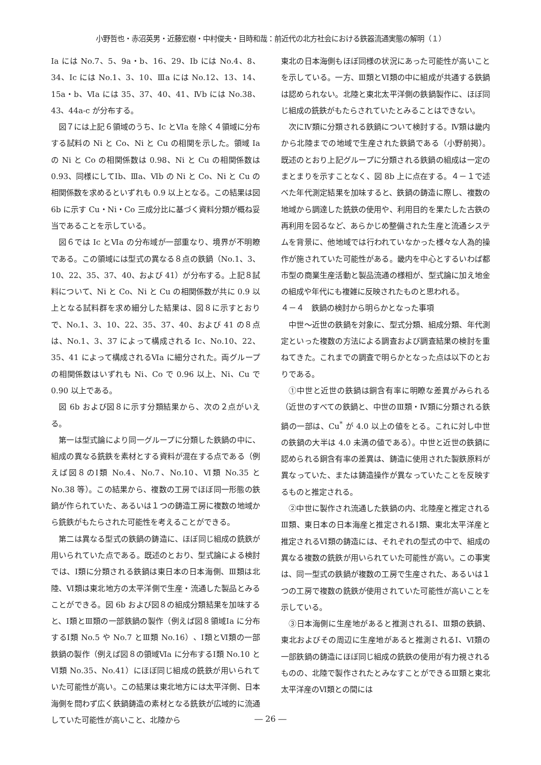小野哲也・赤沼英男・近藤宏樹・中村俊夫・目時和哉：前近代の北方社会における鉄器流通実態の解明（１）
Ia には No.7、5、9a・b、16、29、Ib には No.4、8、34、Ic には No.1、3、10、Ⅲa には No.12、13、14、15a・b、Ⅵa には 35、37、40、41、Ⅳb には No.38、43、44a-c が分布する。
図７には上記６領域のうち、Ic とⅥa を除く４領域に分布する試料の Ni と Co、Ni と Cu の相関を示した。領域 Ia の Ni と Co の相関係数は 0.98、Ni と Cu の相関係数は 0.93、同様にしてⅠb、Ⅲa、Ⅵb の Ni と Co、Ni と Cu の相関係数を求めるといずれも 0.9 以上となる。この結果は図 6b に示す Cu・Ni・Co 三成分比に基づく資料分類が概ね妥当であることを示している。
図６では Ic とⅥa の分布域が一部重なり、境界が不明瞭である。この領域には型式の異なる８点の鉄鍋（No.1、3、10、22、35、37、40、および 41）が分布する。上記８試料について、Ni と Co、Ni と Cu の相関係数が共に 0.9 以上となる試料群を求め細分した結果は、図８に示すとおりで、No.1、3、10、22、35、37、40、および 41 の８点は、No.1、3、37 によって構成される Ic、No.10、22、35、41 によって構成されるⅥa に細分された。両グループの相関係数はいずれも Ni、Co で 0.96 以上、Ni、Cu で 0.90 以上である。
図 6b および図８に示す分類結果から、次の２点がいえる。
第一は型式論により同一グループに分類した鉄鍋の中に、組成の異なる銑鉄を素材とする資料が混在する点である（例えば図８のⅠ類 No.4、No.7、No.10、Ⅵ類 No.35 と No.38 等）。この結果から、複数の工房でほぼ同一形態の鉄鍋が作られていた、あるいは１つの鋳造工房に複数の地域から銑鉄がもたらされた可能性を考えることができる。
第二は異なる型式の鉄鍋の鋳造に、ほぼ同じ組成の銑鉄が用いられていた点である。既述のとおり、型式論による検討では、Ⅰ類に分類される鉄鍋は東日本の日本海側、Ⅲ類は北陸、Ⅵ類は東北地方の太平洋側で生産・流通した製品とみることができる。図 6b および図８の組成分類結果を加味すると、Ⅰ類とⅢ類の一部鉄鍋の製作（例えば図８領域Ⅰa に分布するⅠ類 No.5 や No.7 とⅢ類 No.16）、Ⅰ類とⅥ類の一部鉄鍋の製作（例えば図８の領域Ⅵa に分布するⅠ類 No.10 とⅥ類 No.35、No.41）にほぼ同じ組成の銑鉄が用いられていた可能性が高い。この結果は東北地方には太平洋側、日本海側を問わず広く鉄鍋鋳造の素材となる銑鉄が広域的に流通していた可能性が高いこと、北陸から
東北の日本海側もほぼ同様の状況にあった可能性が高いことを示している。一方、Ⅲ類とⅥ類の中に組成が共通する鉄鍋は認められない。北陸と東北太平洋側の鉄鍋製作に、ほぼ同じ組成の銑鉄がもたらされていたとみることはできない。
次にⅣ類に分類される鉄鍋について検討する。Ⅳ類は畿内から北陸までの地域で生産された鉄鍋である（小野前掲）。既述のとおり上記グループに分類される鉄鍋の組成は一定のまとまりを示すことなく、図 8b 上に点在する。４－１で述べた年代測定結果を加味すると、鉄鍋の鋳造に際し、複数の地域から調達した銑鉄の使用や、利用目的を果たした古鉄の再利用を図るなど、あらかじめ整備された生産と流通システムを背景に、他地域では行われていなかった様々な人為的操作が施されていた可能性がある。畿内を中心とするいわば都市型の商業生産活動と製品流通の様相が、型式論に加え地金の組成や年代にも複雑に反映されたものと思われる。
４－４　鉄鍋の検討から明らかとなった事項
中世～近世の鉄鍋を対象に、型式分類、組成分類、年代測定といった複数の方法による調査および調査結果の検討を重ねてきた。これまでの調査で明らかとなった点は以下のとおりである。
①中世と近世の鉄鍋は銅含有率に明瞭な差異がみられる（近世のすべての鉄鍋と、中世のⅢ類・Ⅳ類に分類される鉄鍋の一部は、Cu<sup>*</sup> が 4.0 以上の値をとる。これに対し中世の鉄鍋の大半は 4.0 未満の値である）。中世と近世の鉄鍋に認められる銅含有率の差異は、鋳造に使用された製鉄原料が異なっていた、または鋳造操作が異なっていたことを反映するものと推定される。
②中世に製作され流通した鉄鍋の内、北陸産と推定されるⅢ類、東日本の日本海産と推定されるⅠ類、東北太平洋産と推定されるⅥ類の鋳造には、それぞれの型式の中で、組成の異なる複数の銑鉄が用いられていた可能性が高い。この事実は、同一型式の鉄鍋が複数の工房で生産された、あるいは１つの工房で複数の銑鉄が使用されていた可能性が高いことを示している。
③日本海側に生産地があると推測されるⅠ、Ⅲ類の鉄鍋、東北およびその周辺に生産地があると推測されるⅠ、Ⅵ類の一部鉄鍋の鋳造にほぼ同じ組成の銑鉄の使用が有力視されるものの、北陸で製作されたとみなすことができるⅢ類と東北太平洋産のⅥ類との間には
― 26 ―